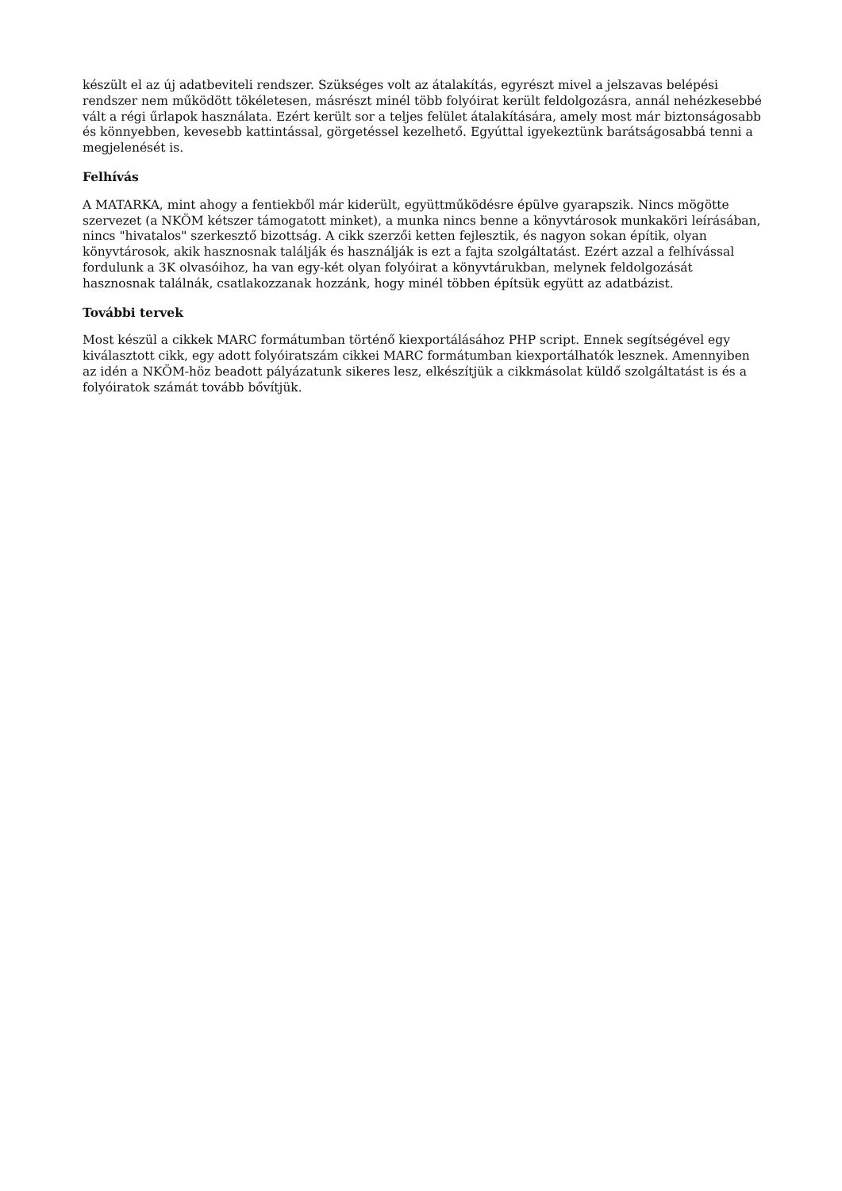készült el az új adatbeviteli rendszer. Szükséges volt az átalakítás, egyrészt mivel a jelszavas belépési rendszer nem működött tökéletesen, másrészt minél több folyóirat került feldolgozásra, annál nehézkesebbé vált a régi űrlapok használata. Ezért került sor a teljes felület átalakítására, amely most már biztonságosabb és könnyebben, kevesebb kattintással, görgetéssel kezelhető. Egyúttal igyekeztünk barátságosabbá tenni a megjelenését is.
Felhívás
A MATARKA, mint ahogy a fentiekből már kiderült, együttműködésre épülve gyarapszik. Nincs mögötte szervezet (a NKÖM kétszer támogatott minket), a munka nincs benne a könyvtárosok munkaköri leírásában, nincs "hivatalos" szerkesztő bizottság. A cikk szerzői ketten fejlesztik, és nagyon sokan építik, olyan könyvtárosok, akik hasznosnak találják és használják is ezt a fajta szolgáltatást. Ezért azzal a felhívással fordulunk a 3K olvasóihoz, ha van egy-két olyan folyóirat a könyvtárukban, melynek feldolgozását hasznosnak találnák, csatlakozzanak hozzánk, hogy minél többen építsük együtt az adatbázist.
További tervek
Most készül a cikkek MARC formátumban történő kiexportálásához PHP script. Ennek segítségével egy kiválasztott cikk, egy adott folyóiratszám cikkei MARC formátumban kiexportálhatók lesznek. Amennyiben az idén a NKÖM-höz beadott pályázatunk sikeres lesz, elkészítjük a cikkmásolat küldő szolgáltatást is és a folyóiratok számát tovább bővítjük.